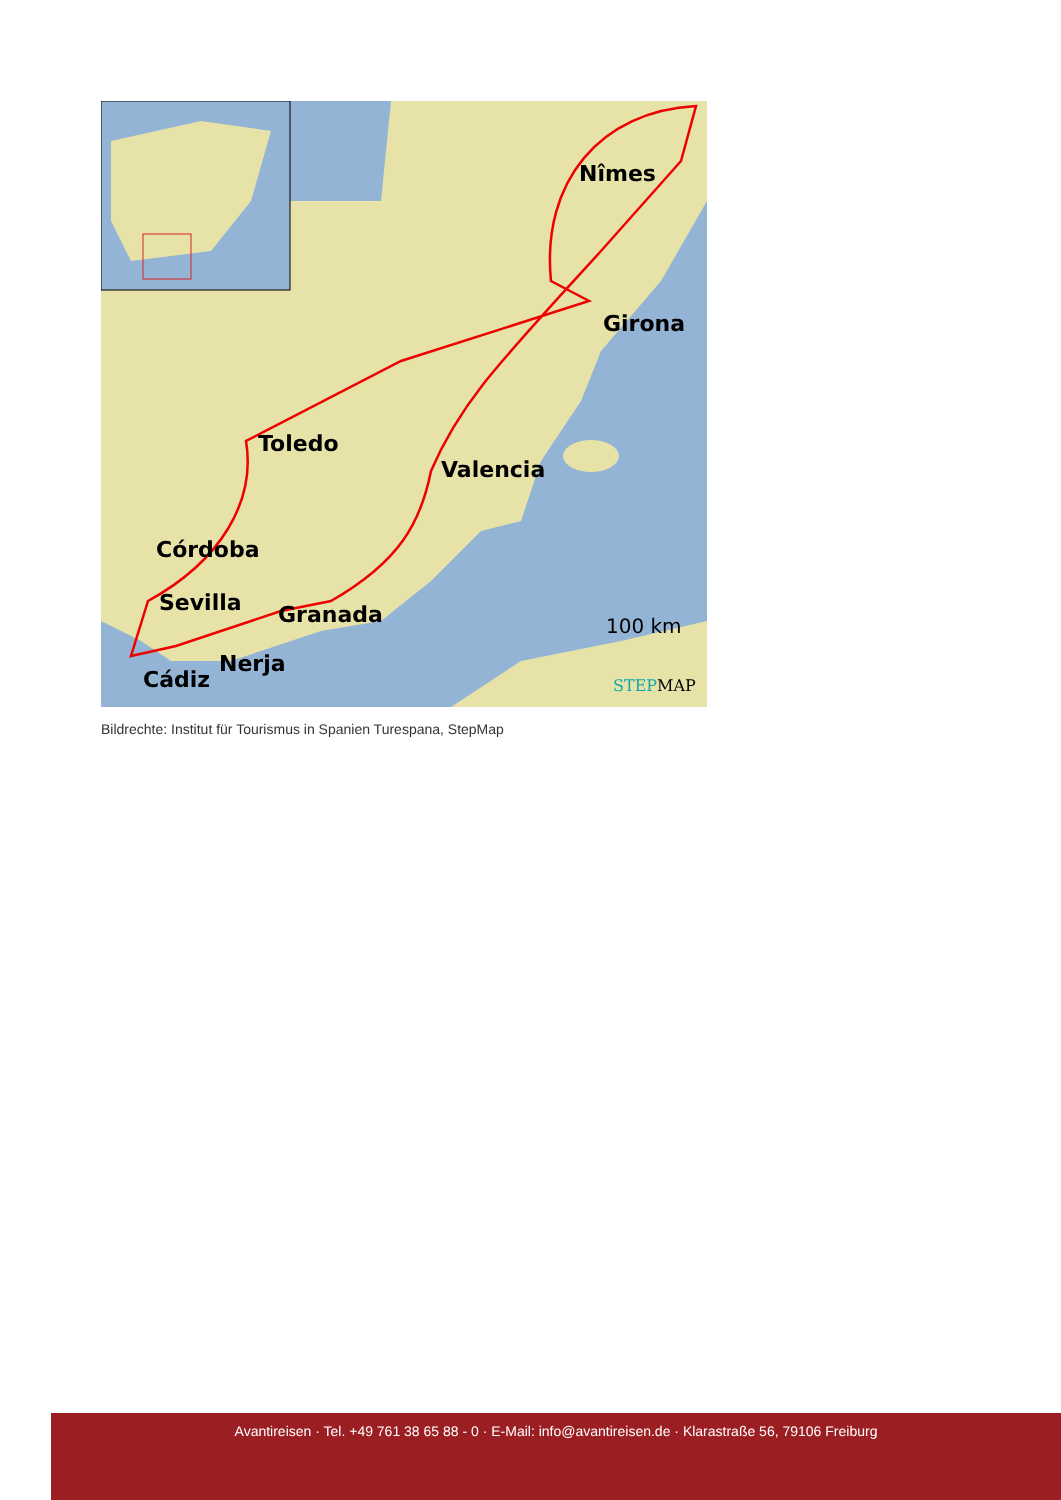Nîmes
Girona
Toledo
Valencia
Córdoba
Sevilla
Granada
Nerja
Cádiz
100 km
STEPMAP
Bildrechte: Institut für Tourismus in Spanien Turespana, StepMap
Avantireisen · Tel. +49 761 38 65 88 - 0 · E-Mail: info@avantireisen.de · Klarastraße 56, 79106 Freiburg